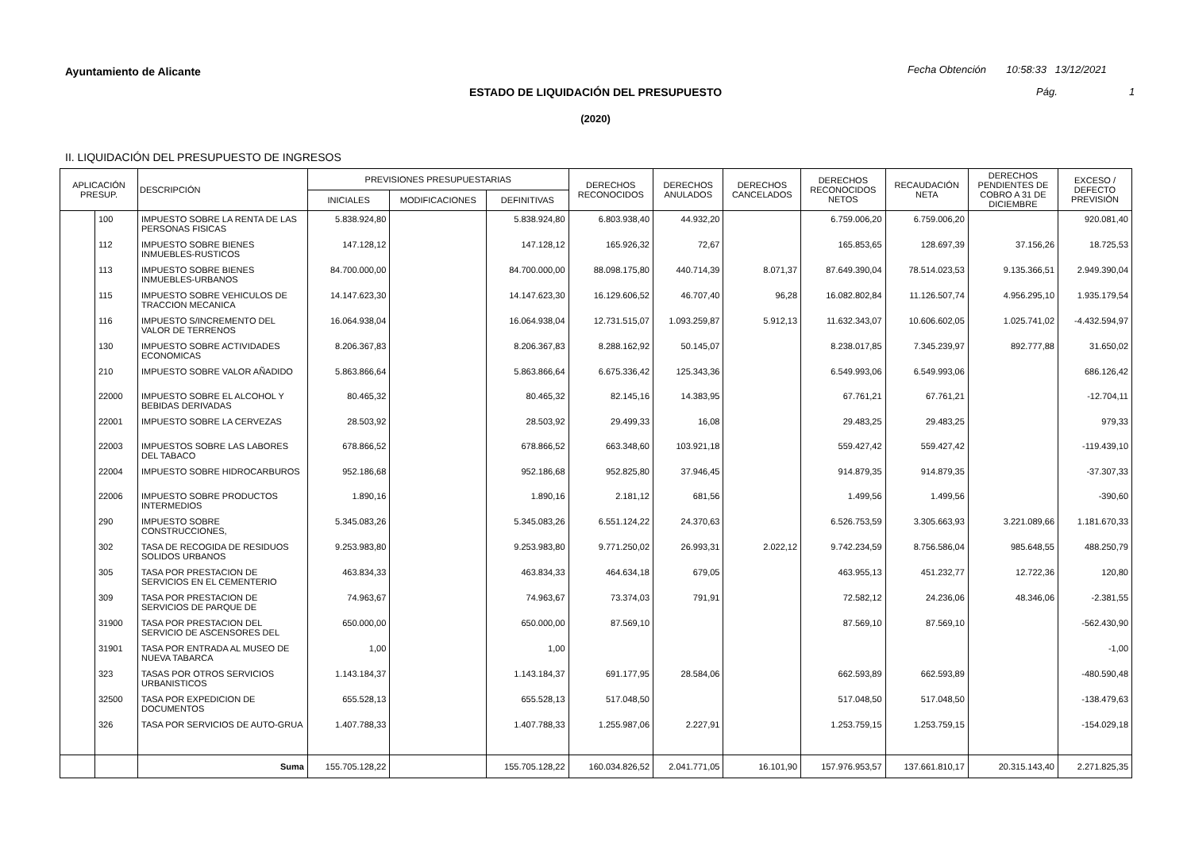Ayuntamiento de Alicante
Fecha Obtención 10:58:33 13/12/2021
ESTADO DE LIQUIDACIÓN DEL PRESUPUESTO Pág. 1
(2020)
II. LIQUIDACIÓN DEL PRESUPUESTO DE INGRESOS
| APLICACIÓN PRESUP. | | DESCRIPCIÓN | PREVISIONES PRESUPUESTARIAS | | | DERECHOS RECONOCIDOS | DERECHOS ANULADOS | DERECHOS CANCELADOS | DERECHOS RECONOCIDOS NETOS | RECAUDACIÓN NETA | DERECHOS PENDIENTES DE COBRO A 31 DE DICIEMBRE | EXCESO / DEFECTO PREVISIÓN |
| --- | --- | --- | --- | --- | --- | --- | --- | --- | --- | --- | --- | --- |
| | | | INICIALES | MODIFICACIONES | DEFINITIVAS | | | | | | | |
| | 100 | IMPUESTO SOBRE LA RENTA DE LAS PERSONAS FISICAS | 5.838.924,80 | | 5.838.924,80 | 6.803.938,40 | 44.932,20 | | 6.759.006,20 | 6.759.006,20 | | 920.081,40 |
| | 112 | IMPUESTO SOBRE BIENES INMUEBLES-RUSTICOS | 147.128,12 | | 147.128,12 | 165.926,32 | 72,67 | | 165.853,65 | 128.697,39 | 37.156,26 | 18.725,53 |
| | 113 | IMPUESTO SOBRE BIENES INMUEBLES-URBANOS | 84.700.000,00 | | 84.700.000,00 | 88.098.175,80 | 440.714,39 | 8.071,37 | 87.649.390,04 | 78.514.023,53 | 9.135.366,51 | 2.949.390,04 |
| | 115 | IMPUESTO SOBRE VEHICULOS DE TRACCION MECANICA | 14.147.623,30 | | 14.147.623,30 | 16.129.606,52 | 46.707,40 | 96,28 | 16.082.802,84 | 11.126.507,74 | 4.956.295,10 | 1.935.179,54 |
| | 116 | IMPUESTO S/INCREMENTO DEL VALOR DE TERRENOS | 16.064.938,04 | | 16.064.938,04 | 12.731.515,07 | 1.093.259,87 | 5.912,13 | 11.632.343,07 | 10.606.602,05 | 1.025.741,02 | -4.432.594,97 |
| | 130 | IMPUESTO SOBRE ACTIVIDADES ECONOMICAS | 8.206.367,83 | | 8.206.367,83 | 8.288.162,92 | 50.145,07 | | 8.238.017,85 | 7.345.239,97 | 892.777,88 | 31.650,02 |
| | 210 | IMPUESTO SOBRE VALOR AÑADIDO | 5.863.866,64 | | 5.863.866,64 | 6.675.336,42 | 125.343,36 | | 6.549.993,06 | 6.549.993,06 | | 686.126,42 |
| | 22000 | IMPUESTO SOBRE EL ALCOHOL Y BEBIDAS DERIVADAS | 80.465,32 | | 80.465,32 | 82.145,16 | 14.383,95 | | 67.761,21 | 67.761,21 | | -12.704,11 |
| | 22001 | IMPUESTO SOBRE LA CERVEZAS | 28.503,92 | | 28.503,92 | 29.499,33 | 16,08 | | 29.483,25 | 29.483,25 | | 979,33 |
| | 22003 | IMPUESTOS SOBRE LAS LABORES DEL TABACO | 678.866,52 | | 678.866,52 | 663.348,60 | 103.921,18 | | 559.427,42 | 559.427,42 | | -119.439,10 |
| | 22004 | IMPUESTO SOBRE HIDROCARBUROS | 952.186,68 | | 952.186,68 | 952.825,80 | 37.946,45 | | 914.879,35 | 914.879,35 | | -37.307,33 |
| | 22006 | IMPUESTO SOBRE PRODUCTOS INTERMEDIOS | 1.890,16 | | 1.890,16 | 2.181,12 | 681,56 | | 1.499,56 | 1.499,56 | | -390,60 |
| | 290 | IMPUESTO SOBRE CONSTRUCCIONES, | 5.345.083,26 | | 5.345.083,26 | 6.551.124,22 | 24.370,63 | | 6.526.753,59 | 3.305.663,93 | 3.221.089,66 | 1.181.670,33 |
| | 302 | TASA DE RECOGIDA DE RESIDUOS SOLIDOS URBANOS | 9.253.983,80 | | 9.253.983,80 | 9.771.250,02 | 26.993,31 | 2.022,12 | 9.742.234,59 | 8.756.586,04 | 985.648,55 | 488.250,79 |
| | 305 | TASA POR PRESTACION DE SERVICIOS EN EL CEMENTERIO | 463.834,33 | | 463.834,33 | 464.634,18 | 679,05 | | 463.955,13 | 451.232,77 | 12.722,36 | 120,80 |
| | 309 | TASA POR PRESTACION DE SERVICIOS DE PARQUE DE | 74.963,67 | | 74.963,67 | 73.374,03 | 791,91 | | 72.582,12 | 24.236,06 | 48.346,06 | -2.381,55 |
| | 31900 | TASA POR PRESTACION DEL SERVICIO DE ASCENSORES DEL | 650.000,00 | | 650.000,00 | 87.569,10 | | | 87.569,10 | 87.569,10 | | -562.430,90 |
| | 31901 | TASA POR ENTRADA AL MUSEO DE NUEVA TABARCA | 1,00 | | 1,00 | | | | | | | -1,00 |
| | 323 | TASAS POR OTROS SERVICIOS URBANISTICOS | 1.143.184,37 | | 1.143.184,37 | 691.177,95 | 28.584,06 | | 662.593,89 | 662.593,89 | | -480.590,48 |
| | 32500 | TASA POR EXPEDICION DE DOCUMENTOS | 655.528,13 | | 655.528,13 | 517.048,50 | | | 517.048,50 | 517.048,50 | | -138.479,63 |
| | 326 | TASA POR SERVICIOS DE AUTO-GRUA | 1.407.788,33 | | 1.407.788,33 | 1.255.987,06 | 2.227,91 | | 1.253.759,15 | 1.253.759,15 | | -154.029,18 |
| | | Suma | 155.705.128,22 | | 155.705.128,22 | 160.034.826,52 | 2.041.771,05 | 16.101,90 | 157.976.953,57 | 137.661.810,17 | 20.315.143,40 | 2.271.825,35 |